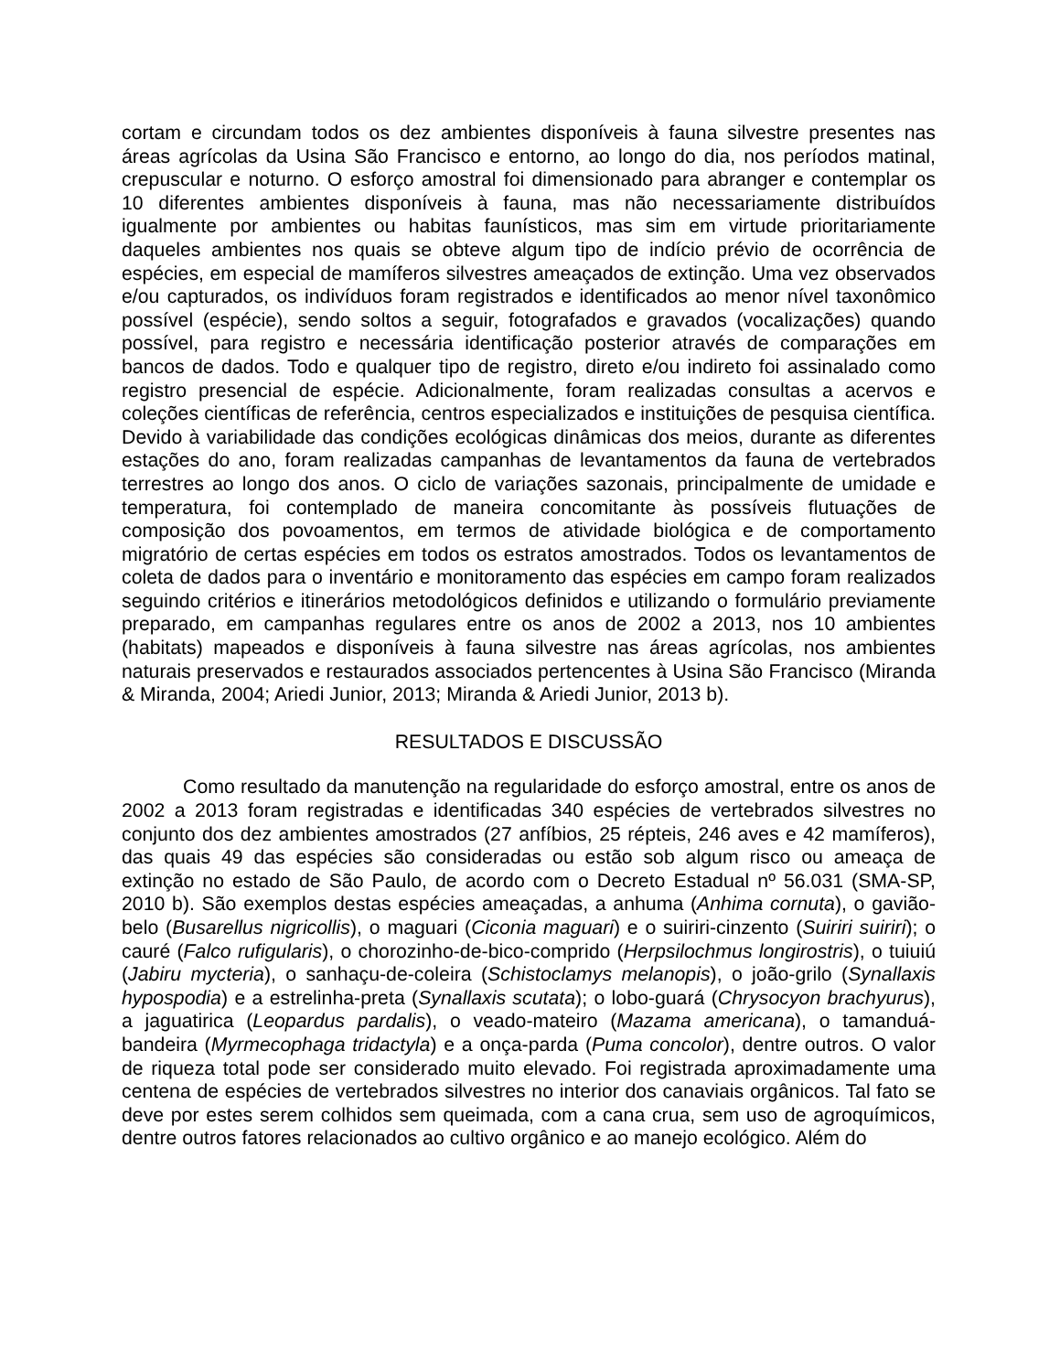cortam e circundam todos os dez ambientes disponíveis à fauna silvestre presentes nas áreas agrícolas da Usina São Francisco e entorno, ao longo do dia, nos períodos matinal, crepuscular e noturno. O esforço amostral foi dimensionado para abranger e contemplar os 10 diferentes ambientes disponíveis à fauna, mas não necessariamente distribuídos igualmente por ambientes ou habitas faunísticos, mas sim em virtude prioritariamente daqueles ambientes nos quais se obteve algum tipo de indício prévio de ocorrência de espécies, em especial de mamíferos silvestres ameaçados de extinção. Uma vez observados e/ou capturados, os indivíduos foram registrados e identificados ao menor nível taxonômico possível (espécie), sendo soltos a seguir, fotografados e gravados (vocalizações) quando possível, para registro e necessária identificação posterior através de comparações em bancos de dados. Todo e qualquer tipo de registro, direto e/ou indireto foi assinalado como registro presencial de espécie. Adicionalmente, foram realizadas consultas a acervos e coleções científicas de referência, centros especializados e instituições de pesquisa científica. Devido à variabilidade das condições ecológicas dinâmicas dos meios, durante as diferentes estações do ano, foram realizadas campanhas de levantamentos da fauna de vertebrados terrestres ao longo dos anos. O ciclo de variações sazonais, principalmente de umidade e temperatura, foi contemplado de maneira concomitante às possíveis flutuações de composição dos povoamentos, em termos de atividade biológica e de comportamento migratório de certas espécies em todos os estratos amostrados. Todos os levantamentos de coleta de dados para o inventário e monitoramento das espécies em campo foram realizados seguindo critérios e itinerários metodológicos definidos e utilizando o formulário previamente preparado, em campanhas regulares entre os anos de 2002 a 2013, nos 10 ambientes (habitats) mapeados e disponíveis à fauna silvestre nas áreas agrícolas, nos ambientes naturais preservados e restaurados associados pertencentes à Usina São Francisco (Miranda & Miranda, 2004; Ariedi Junior, 2013; Miranda & Ariedi Junior, 2013 b).
RESULTADOS E DISCUSSÃO
Como resultado da manutenção na regularidade do esforço amostral, entre os anos de 2002 a 2013 foram registradas e identificadas 340 espécies de vertebrados silvestres no conjunto dos dez ambientes amostrados (27 anfíbios, 25 répteis, 246 aves e 42 mamíferos), das quais 49 das espécies são consideradas ou estão sob algum risco ou ameaça de extinção no estado de São Paulo, de acordo com o Decreto Estadual nº 56.031 (SMA-SP, 2010 b). São exemplos destas espécies ameaçadas, a anhuma (Anhima cornuta), o gavião-belo (Busarellus nigricollis), o maguari (Ciconia maguari) e o suiriri-cinzento (Suiriri suiriri); o cauré (Falco rufigularis), o chorozinho-de-bico-comprido (Herpsilochmus longirostris), o tuiuiú (Jabiru mycteria), o sanhaçu-de-coleira (Schistoclamys melanopis), o joão-grilo (Synallaxis hypospodia) e a estrelinha-preta (Synallaxis scutata); o lobo-guará (Chrysocyon brachyurus), a jaguatirica (Leopardus pardalis), o veado-mateiro (Mazama americana), o tamanduá-bandeira (Myrmecophaga tridactyla) e a onça-parda (Puma concolor), dentre outros. O valor de riqueza total pode ser considerado muito elevado. Foi registrada aproximadamente uma centena de espécies de vertebrados silvestres no interior dos canaviais orgânicos. Tal fato se deve por estes serem colhidos sem queimada, com a cana crua, sem uso de agroquímicos, dentre outros fatores relacionados ao cultivo orgânico e ao manejo ecológico. Além do